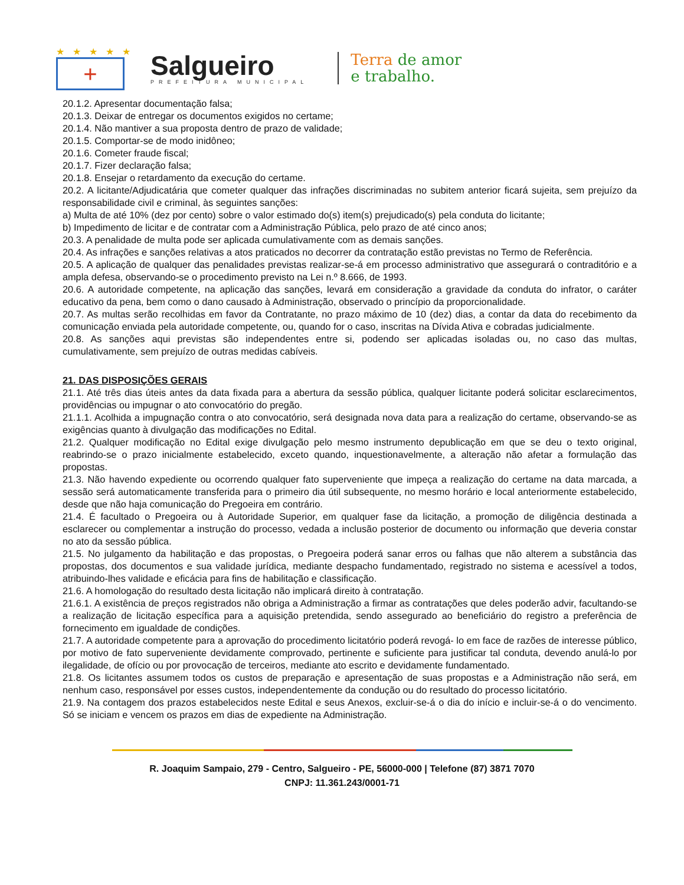★★★★★
+
Salgueiro
PREFEITURA MUNICIPAL
Terra de amor
e trabalho.
20.1.2. Apresentar documentação falsa;
20.1.3. Deixar de entregar os documentos exigidos no certame;
20.1.4. Não mantiver a sua proposta dentro de prazo de validade;
20.1.5. Comportar-se de modo inidôneo;
20.1.6. Cometer fraude fiscal;
20.1.7. Fizer declaração falsa;
20.1.8. Ensejar o retardamento da execução do certame.
20.2. A licitante/Adjudicatária que cometer qualquer das infrações discriminadas no subitem anterior ficará sujeita, sem prejuízo da responsabilidade civil e criminal, às seguintes sanções:
a) Multa de até 10% (dez por cento) sobre o valor estimado do(s) item(s) prejudicado(s) pela conduta do licitante;
b) Impedimento de licitar e de contratar com a Administração Pública, pelo prazo de até cinco anos;
20.3. A penalidade de multa pode ser aplicada cumulativamente com as demais sanções.
20.4. As infrações e sanções relativas a atos praticados no decorrer da contratação estão previstas no Termo de Referência.
20.5. A aplicação de qualquer das penalidades previstas realizar-se-á em processo administrativo que assegurará o contraditório e a ampla defesa, observando-se o procedimento previsto na Lei n.º 8.666, de 1993.
20.6. A autoridade competente, na aplicação das sanções, levará em consideração a gravidade da conduta do infrator, o caráter educativo da pena, bem como o dano causado à Administração, observado o princípio da proporcionalidade.
20.7. As multas serão recolhidas em favor da Contratante, no prazo máximo de 10 (dez) dias, a contar da data do recebimento da comunicação enviada pela autoridade competente, ou, quando for o caso, inscritas na Dívida Ativa e cobradas judicialmente.
20.8. As sanções aqui previstas são independentes entre si, podendo ser aplicadas isoladas ou, no caso das multas, cumulativamente, sem prejuízo de outras medidas cabíveis.
21. DAS DISPOSIÇÕES GERAIS
21.1. Até três dias úteis antes da data fixada para a abertura da sessão pública, qualquer licitante poderá solicitar esclarecimentos, providências ou impugnar o ato convocatório do pregão.
21.1.1. Acolhida a impugnação contra o ato convocatório, será designada nova data para a realização do certame, observando-se as exigências quanto à divulgação das modificações no Edital.
21.2. Qualquer modificação no Edital exige divulgação pelo mesmo instrumento depublicação em que se deu o texto original, reabrindo-se o prazo inicialmente estabelecido, exceto quando, inquestionavelmente, a alteração não afetar a formulação das propostas.
21.3. Não havendo expediente ou ocorrendo qualquer fato superveniente que impeça a realização do certame na data marcada, a sessão será automaticamente transferida para o primeiro dia útil subsequente, no mesmo horário e local anteriormente estabelecido, desde que não haja comunicação do Pregoeira em contrário.
21.4. É facultado o Pregoeira ou à Autoridade Superior, em qualquer fase da licitação, a promoção de diligência destinada a esclarecer ou complementar a instrução do processo, vedada a inclusão posterior de documento ou informação que deveria constar no ato da sessão pública.
21.5. No julgamento da habilitação e das propostas, o Pregoeira poderá sanar erros ou falhas que não alterem a substância das propostas, dos documentos e sua validade jurídica, mediante despacho fundamentado, registrado no sistema e acessível a todos, atribuindo-lhes validade e eficácia para fins de habilitação e classificação.
21.6. A homologação do resultado desta licitação não implicará direito à contratação.
21.6.1. A existência de preços registrados não obriga a Administração a firmar as contratações que deles poderão advir, facultando-se a realização de licitação específica para a aquisição pretendida, sendo assegurado ao beneficiário do registro a preferência de fornecimento em igualdade de condições.
21.7. A autoridade competente para a aprovação do procedimento licitatório poderá revogá- lo em face de razões de interesse público, por motivo de fato superveniente devidamente comprovado, pertinente e suficiente para justificar tal conduta, devendo anulá-lo por ilegalidade, de ofício ou por provocação de terceiros, mediante ato escrito e devidamente fundamentado.
21.8. Os licitantes assumem todos os custos de preparação e apresentação de suas propostas e a Administração não será, em nenhum caso, responsável por esses custos, independentemente da condução ou do resultado do processo licitatório.
21.9. Na contagem dos prazos estabelecidos neste Edital e seus Anexos, excluir-se-á o dia do início e incluir-se-á o do vencimento. Só se iniciam e vencem os prazos em dias de expediente na Administração.
R. Joaquim Sampaio, 279 - Centro, Salgueiro - PE, 56000-000 | Telefone (87) 3871 7070
CNPJ: 11.361.243/0001-71